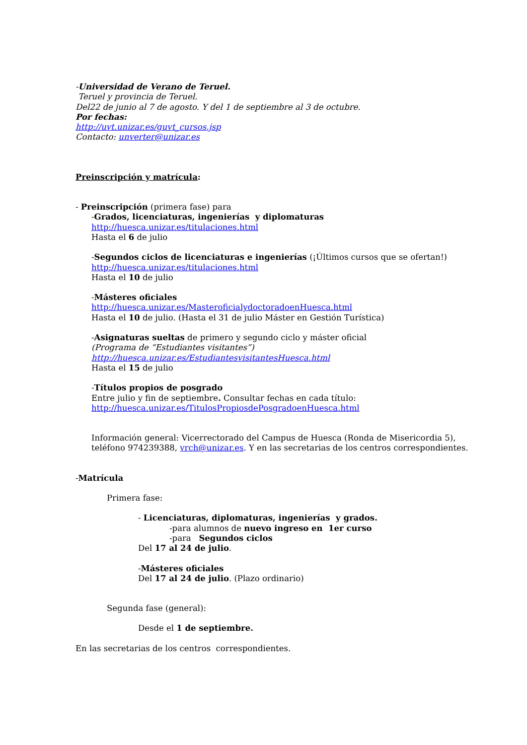-Universidad de Verano de Teruel.
Teruel y provincia de Teruel.
Del22 de junio al 7 de agosto. Y del 1 de septiembre al 3 de octubre.
Por fechas:
http://uvt.unizar.es/guvt_cursos.jsp
Contacto: unverter@unizar.es
Preinscripción y matrícula:
- Preinscripción (primera fase) para
-Grados, licenciaturas, ingenierías y diplomaturas
http://huesca.unizar.es/titulaciones.html
Hasta el 6 de julio
-Segundos ciclos de licenciaturas e ingenierías (¡Últimos cursos que se ofertan!)
http://huesca.unizar.es/titulaciones.html
Hasta el 10 de julio
-Másteres oficiales
http://huesca.unizar.es/MasteroficialydoctoradoenHuesca.html
Hasta el 10 de julio. (Hasta el 31 de julio Máster en Gestión Turística)
-Asignaturas sueltas de primero y segundo ciclo y máster oficial
(Programa de “Estudiantes visitantes”)
http://huesca.unizar.es/EstudiantesvisitantesHuesca.html
Hasta el 15 de julio
-Títulos propios de posgrado
Entre julio y fin de septiembre. Consultar fechas en cada título:
http://huesca.unizar.es/TitulosPropiosdePosgradoenHuesca.html
Información general: Vicerrectorado del Campus de Huesca (Ronda de Misericordia 5), teléfono 974239388, vrch@unizar.es. Y en las secretarias de los centros correspondientes.
-Matrícula
Primera fase:
- Licenciaturas, diplomaturas, ingenierías y grados.
-para alumnos de nuevo ingreso en 1er curso
-para Segundos ciclos
Del 17 al 24 de julio.
-Másteres oficiales
Del 17 al 24 de julio. (Plazo ordinario)
Segunda fase (general):
Desde el 1 de septiembre.
En las secretarias de los centros correspondientes.